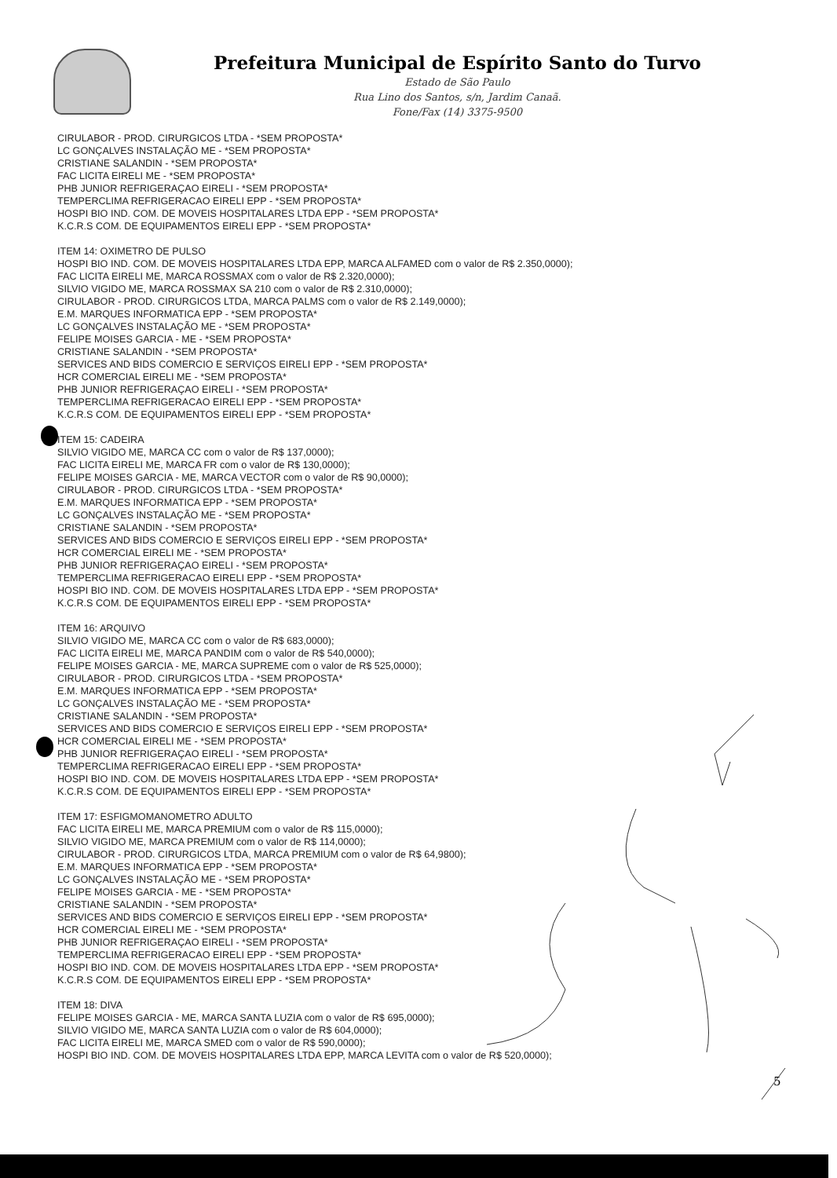Prefeitura Municipal de Espírito Santo do Turvo
Estado de São Paulo
Rua Lino dos Santos, s/n, Jardim Canaã.
Fone/Fax (14) 3375-9500
CIRULABOR - PROD. CIRURGICOS LTDA - *SEM PROPOSTA*
LC GONÇALVES INSTALAÇÃO ME - *SEM PROPOSTA*
CRISTIANE SALANDIN - *SEM PROPOSTA*
FAC LICITA EIRELI ME - *SEM PROPOSTA*
PHB JUNIOR REFRIGERAÇAO EIRELI - *SEM PROPOSTA*
TEMPERCLIMA REFRIGERACAO EIRELI EPP - *SEM PROPOSTA*
HOSPI BIO IND. COM. DE MOVEIS HOSPITALARES LTDA EPP - *SEM PROPOSTA*
K.C.R.S COM. DE EQUIPAMENTOS EIRELI EPP - *SEM PROPOSTA*
ITEM 14: OXIMETRO DE PULSO
HOSPI BIO IND. COM. DE MOVEIS HOSPITALARES LTDA EPP, MARCA ALFAMED com o valor de R$ 2.350,0000);
FAC LICITA EIRELI ME, MARCA ROSSMAX com o valor de R$ 2.320,0000);
SILVIO VIGIDO ME, MARCA ROSSMAX SA 210 com o valor de R$ 2.310,0000);
CIRULABOR - PROD. CIRURGICOS LTDA, MARCA PALMS com o valor de R$ 2.149,0000);
E.M. MARQUES INFORMATICA EPP - *SEM PROPOSTA*
LC GONÇALVES INSTALAÇÃO ME - *SEM PROPOSTA*
FELIPE MOISES GARCIA - ME - *SEM PROPOSTA*
CRISTIANE SALANDIN - *SEM PROPOSTA*
SERVICES AND BIDS COMERCIO E SERVIÇOS EIRELI EPP - *SEM PROPOSTA*
HCR COMERCIAL EIRELI ME - *SEM PROPOSTA*
PHB JUNIOR REFRIGERAÇAO EIRELI - *SEM PROPOSTA*
TEMPERCLIMA REFRIGERACAO EIRELI EPP - *SEM PROPOSTA*
K.C.R.S COM. DE EQUIPAMENTOS EIRELI EPP - *SEM PROPOSTA*
ITEM 15: CADEIRA
SILVIO VIGIDO ME, MARCA CC com o valor de R$ 137,0000);
FAC LICITA EIRELI ME, MARCA FR com o valor de R$ 130,0000);
FELIPE MOISES GARCIA - ME, MARCA VECTOR com o valor de R$ 90,0000);
CIRULABOR - PROD. CIRURGICOS LTDA - *SEM PROPOSTA*
E.M. MARQUES INFORMATICA EPP - *SEM PROPOSTA*
LC GONÇALVES INSTALAÇÃO ME - *SEM PROPOSTA*
CRISTIANE SALANDIN - *SEM PROPOSTA*
SERVICES AND BIDS COMERCIO E SERVIÇOS EIRELI EPP - *SEM PROPOSTA*
HCR COMERCIAL EIRELI ME - *SEM PROPOSTA*
PHB JUNIOR REFRIGERAÇAO EIRELI - *SEM PROPOSTA*
TEMPERCLIMA REFRIGERACAO EIRELI EPP - *SEM PROPOSTA*
HOSPI BIO IND. COM. DE MOVEIS HOSPITALARES LTDA EPP - *SEM PROPOSTA*
K.C.R.S COM. DE EQUIPAMENTOS EIRELI EPP - *SEM PROPOSTA*
ITEM 16: ARQUIVO
SILVIO VIGIDO ME, MARCA CC com o valor de R$ 683,0000);
FAC LICITA EIRELI ME, MARCA PANDIM com o valor de R$ 540,0000);
FELIPE MOISES GARCIA - ME, MARCA SUPREME com o valor de R$ 525,0000);
CIRULABOR - PROD. CIRURGICOS LTDA - *SEM PROPOSTA*
E.M. MARQUES INFORMATICA EPP - *SEM PROPOSTA*
LC GONÇALVES INSTALAÇÃO ME - *SEM PROPOSTA*
CRISTIANE SALANDIN - *SEM PROPOSTA*
SERVICES AND BIDS COMERCIO E SERVIÇOS EIRELI EPP - *SEM PROPOSTA*
HCR COMERCIAL EIRELI ME - *SEM PROPOSTA*
PHB JUNIOR REFRIGERAÇAO EIRELI - *SEM PROPOSTA*
TEMPERCLIMA REFRIGERACAO EIRELI EPP - *SEM PROPOSTA*
HOSPI BIO IND. COM. DE MOVEIS HOSPITALARES LTDA EPP - *SEM PROPOSTA*
K.C.R.S COM. DE EQUIPAMENTOS EIRELI EPP - *SEM PROPOSTA*
ITEM 17: ESFIGMOMANOMETRO ADULTO
FAC LICITA EIRELI ME, MARCA PREMIUM com o valor de R$ 115,0000);
SILVIO VIGIDO ME, MARCA PREMIUM com o valor de R$ 114,0000);
CIRULABOR - PROD. CIRURGICOS LTDA, MARCA PREMIUM com o valor de R$ 64,9800);
E.M. MARQUES INFORMATICA EPP - *SEM PROPOSTA*
LC GONÇALVES INSTALAÇÃO ME - *SEM PROPOSTA*
FELIPE MOISES GARCIA - ME - *SEM PROPOSTA*
CRISTIANE SALANDIN - *SEM PROPOSTA*
SERVICES AND BIDS COMERCIO E SERVIÇOS EIRELI EPP - *SEM PROPOSTA*
HCR COMERCIAL EIRELI ME - *SEM PROPOSTA*
PHB JUNIOR REFRIGERAÇAO EIRELI - *SEM PROPOSTA*
TEMPERCLIMA REFRIGERACAO EIRELI EPP - *SEM PROPOSTA*
HOSPI BIO IND. COM. DE MOVEIS HOSPITALARES LTDA EPP - *SEM PROPOSTA*
K.C.R.S COM. DE EQUIPAMENTOS EIRELI EPP - *SEM PROPOSTA*
ITEM 18: DIVA
FELIPE MOISES GARCIA - ME, MARCA SANTA LUZIA com o valor de R$ 695,0000);
SILVIO VIGIDO ME, MARCA SANTA LUZIA com o valor de R$ 604,0000);
FAC LICITA EIRELI ME, MARCA SMED com o valor de R$ 590,0000);
HOSPI BIO IND. COM. DE MOVEIS HOSPITALARES LTDA EPP, MARCA LEVITA com o valor de R$ 520,0000);
5